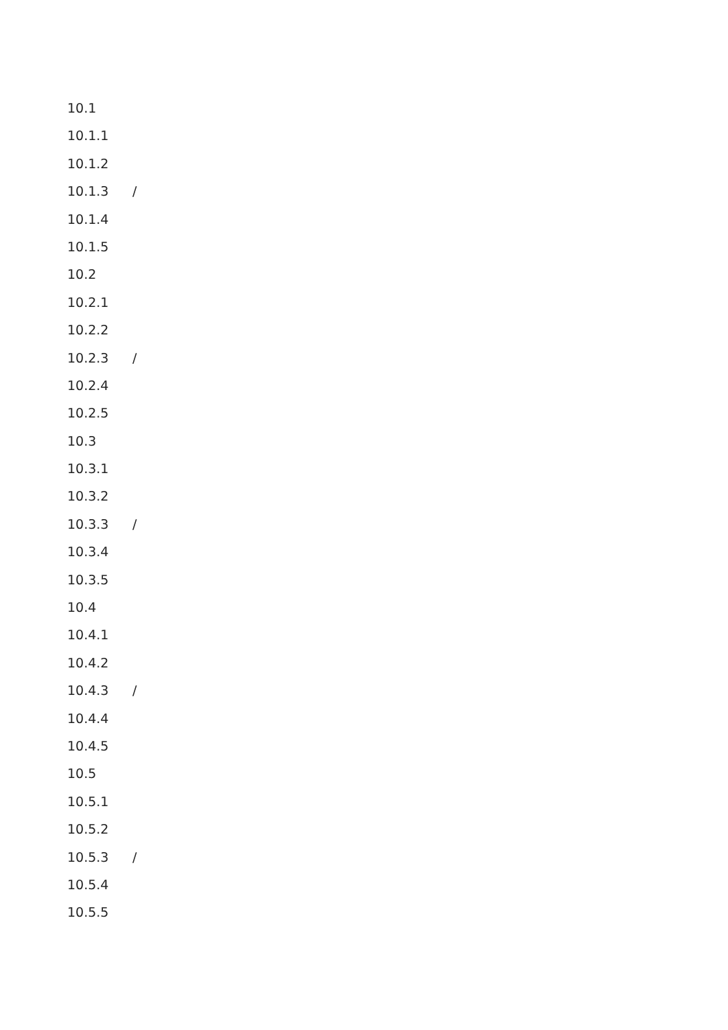10.1
10.1.1
10.1.2
10.1.3 /
10.1.4
10.1.5
10.2
10.2.1
10.2.2
10.2.3 /
10.2.4
10.2.5
10.3
10.3.1
10.3.2
10.3.3 /
10.3.4
10.3.5
10.4
10.4.1
10.4.2
10.4.3 /
10.4.4
10.4.5
10.5
10.5.1
10.5.2
10.5.3 /
10.5.4
10.5.5